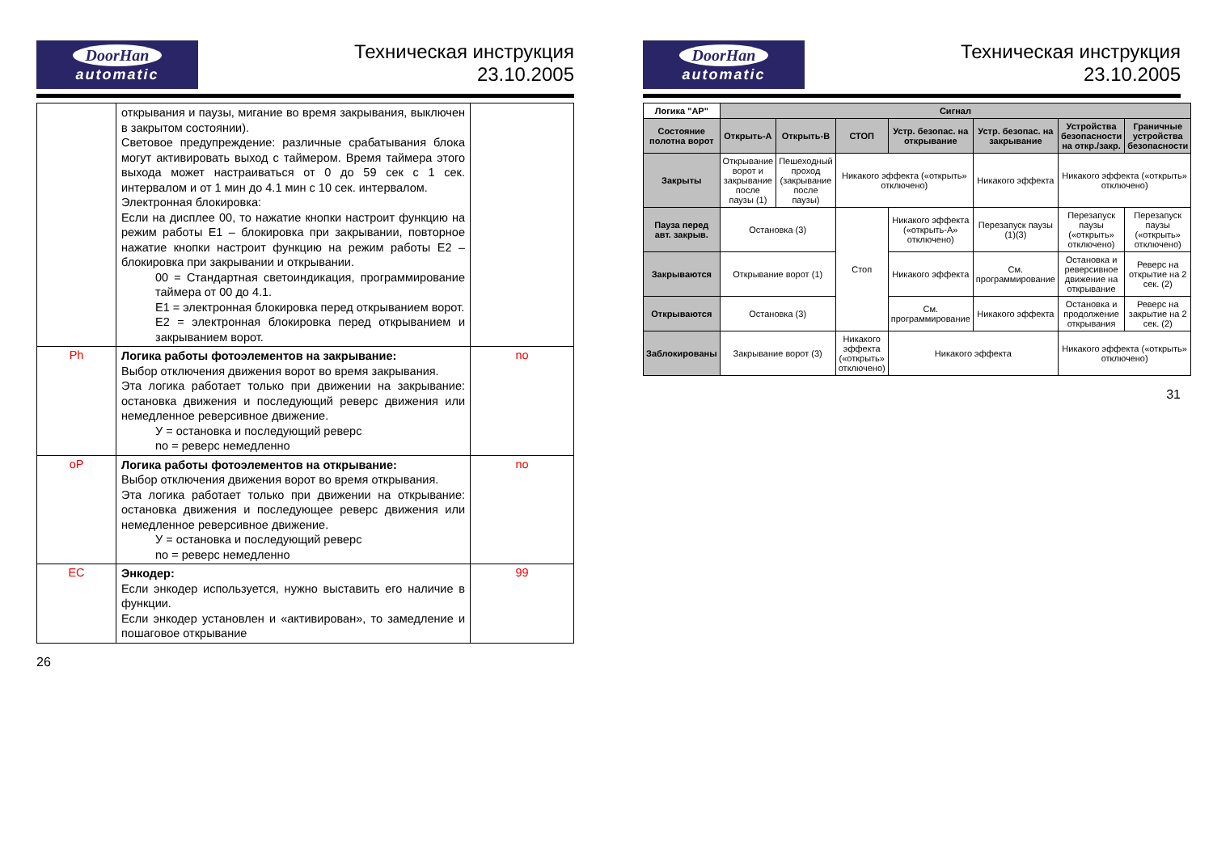DoorHan
automatic
Техническая инструкция
23.10.2005
| | открывания и паузы, мигание во время закрывания, выключен в закрытом состоянии). Световое предупреждение: различные срабатывания блока могут активировать выход с таймером. Время таймера этого выхода может настраиваться от 0 до 59 сек с 1 сек. интервалом и от 1 мин до 4.1 мин с 10 сек. интервалом. Электронная блокировка: Если на дисплее 00, то нажатие кнопки настроит функцию на режим работы Е1 – блокировка при закрывании, повторное нажатие кнопки настроит функцию на режим работы Е2 – блокировка при закрывании и открывании. 00 = Стандартная светоиндикация, программирование таймера от 00 до 4.1. E1 = электронная блокировка перед открыванием ворот. E2 = электронная блокировка перед открыванием и закрыванием ворот. | |
| Ph | Логика работы фотоэлементов на закрывание: Выбор отключения движения ворот во время закрывания. Эта логика работает только при движении на закрывание: остановка движения и последующий реверс движения или немедленное реверсивное движение. У = остановка и последующий реверс no = реверс немедленно | no |
| oP | Логика работы фотоэлементов на открывание: Выбор отключения движения ворот во время открывания. Эта логика работает только при движении на открывание: остановка движения и последующее реверс движения или немедленное реверсивное движение. У = остановка и последующий реверс no = реверс немедленно | no |
| EC | Энкодер: Если энкодер используется, нужно выставить его наличие в функции. Если энкодер установлен и «активирован», то замедление и пошаговое открывание | 99 |
26
DoorHan
automatic
Техническая инструкция
23.10.2005
| Логика "АР" | Сигнал | | | | | | |
| --- | --- | --- | --- | --- | --- | --- | --- |
| Состояние полотна ворот | Открыть-А | Открыть-В | СТОП | Устр. безопас. на открывание | Устр. безопас. на закрывание | Устройства безопасности на откр./закр. | Граничные устройства безопасности |
| Закрыты | Открывание ворот и закрывание после паузы (1) | Пешеходный проход (закрывание после паузы) | Никакого эффекта («открыть» отключено) | | Никакого эффекта | Никакого эффекта («открыть» отключено) | |
| Пауза перед авт. закрыв. | Остановка (3) | | Стоп | Никакого эффекта («открыть-А» отключено) | Перезапуск паузы (1)(3) | Перезапуск паузы («открыть» отключено) | Перезапуск паузы («открыть» отключено) |
| Закрываются | Открывание ворот (1) | | | Никакого эффекта | См. программирование | Остановка и реверсивное движение на открывание | Реверс на открытие на 2 сек. (2) |
| Открываются | Остановка (3) | | | См. программирование | Никакого эффекта | Остановка и продолжение открывания | Реверс на закрытие на 2 сек. (2) |
| Заблокированы | Закрывание ворот (3) | | Никакого эффекта («открыть» отключено) | Никакого эффекта | | Никакого эффекта («открыть» отключено) | |
31